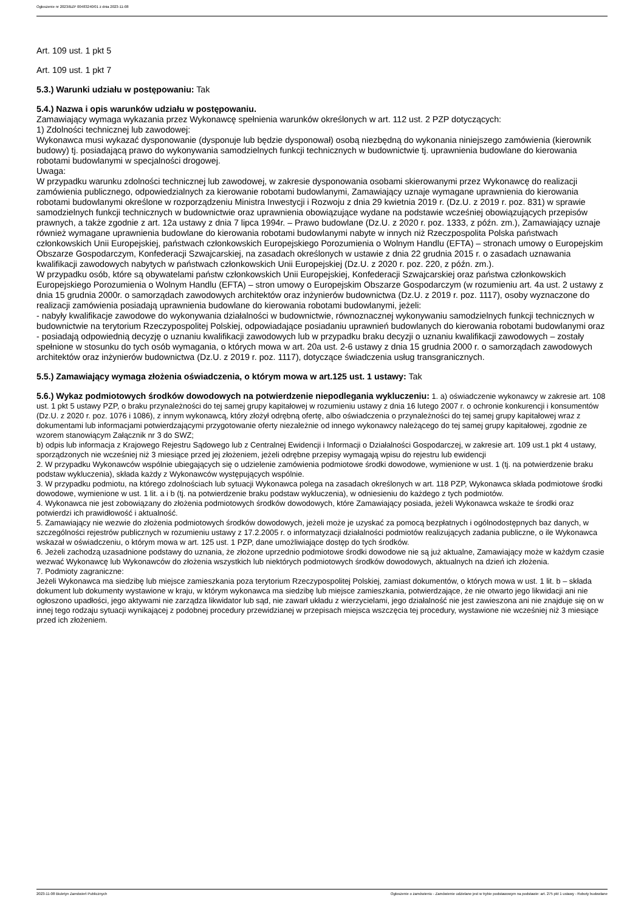Ogłoszenie nr 2023/BZP 00483240/01 z dnia 2023-11-08
Art. 109 ust. 1 pkt 5
Art. 109 ust. 1 pkt 7
5.3.) Warunki udziału w postępowaniu: Tak
5.4.) Nazwa i opis warunków udziału w postępowaniu.
Zamawiający wymaga wykazania przez Wykonawcę spełnienia warunków określonych w art. 112 ust. 2 PZP dotyczących:
1) Zdolności technicznej lub zawodowej:
Wykonawca musi wykazać dysponowanie (dysponuje lub będzie dysponował) osobą niezbędną do wykonania niniejszego zamówienia (kierownik budowy) tj. posiadającą prawo do wykonywania samodzielnych funkcji technicznych w budownictwie tj. uprawnienia budowlane do kierowania robotami budowlanymi w specjalności drogowej.
Uwaga:
W przypadku warunku zdolności technicznej lub zawodowej, w zakresie dysponowania osobami skierowanymi przez Wykonawcę do realizacji zamówienia publicznego, odpowiedzialnych za kierowanie robotami budowlanymi, Zamawiający uznaje wymagane uprawnienia do kierowania robotami budowlanymi określone w rozporządzeniu Ministra Inwestycji i Rozwoju z dnia 29 kwietnia 2019 r. (Dz.U. z 2019 r. poz. 831) w sprawie samodzielnych funkcji technicznych w budownictwie oraz uprawnienia obowiązujące wydane na podstawie wcześniej obowiązujących przepisów prawnych, a także zgodnie z art. 12a ustawy z dnia 7 lipca 1994r. – Prawo budowlane (Dz.U. z 2020 r. poz. 1333, z późn. zm.), Zamawiający uznaje również wymagane uprawnienia budowlane do kierowania robotami budowlanymi nabyte w innych niż Rzeczpospolita Polska państwach członkowskich Unii Europejskiej, państwach członkowskich Europejskiego Porozumienia o Wolnym Handlu (EFTA) – stronach umowy o Europejskim Obszarze Gospodarczym, Konfederacji Szwajcarskiej, na zasadach określonych w ustawie z dnia 22 grudnia 2015 r. o zasadach uznawania kwalifikacji zawodowych nabytych w państwach członkowskich Unii Europejskiej (Dz.U. z 2020 r. poz. 220, z późn. zm.).
W przypadku osób, które są obywatelami państw członkowskich Unii Europejskiej, Konfederacji Szwajcarskiej oraz państwa członkowskich Europejskiego Porozumienia o Wolnym Handlu (EFTA) – stron umowy o Europejskim Obszarze Gospodarczym (w rozumieniu art. 4a ust. 2 ustawy z dnia 15 grudnia 2000r. o samorządach zawodowych architektów oraz inżynierów budownictwa (Dz.U. z 2019 r. poz. 1117), osoby wyznaczone do realizacji zamówienia posiadają uprawnienia budowlane do kierowania robotami budowlanymi, jeżeli:
- nabyły kwalifikacje zawodowe do wykonywania działalności w budownictwie, równoznacznej wykonywaniu samodzielnych funkcji technicznych w budownictwie na terytorium Rzeczypospolitej Polskiej, odpowiadające posiadaniu uprawnień budowlanych do kierowania robotami budowlanymi oraz
- posiadają odpowiednią decyzję o uznaniu kwalifikacji zawodowych lub w przypadku braku decyzji o uznaniu kwalifikacji zawodowych – zostały spełnione w stosunku do tych osób wymagania, o których mowa w art. 20a ust. 2-6 ustawy z dnia 15 grudnia 2000 r. o samorządach zawodowych architektów oraz inżynierów budownictwa (Dz.U. z 2019 r. poz. 1117), dotyczące świadczenia usług transgranicznych.
5.5.) Zamawiający wymaga złożenia oświadczenia, o którym mowa w art.125 ust. 1 ustawy: Tak
5.6.) Wykaz podmiotowych środków dowodowych na potwierdzenie niepodlegania wykluczeniu: 1. a) oświadczenie wykonawcy w zakresie art. 108 ust. 1 pkt 5 ustawy PZP, o braku przynależności do tej samej grupy kapitałowej w rozumieniu ustawy z dnia 16 lutego 2007 r. o ochronie konkurencji i konsumentów (Dz.U. z 2020 r. poz. 1076 i 1086), z innym wykonawcą, który złożył odrębną ofertę, albo oświadczenia o przynależności do tej samej grupy kapitałowej wraz z dokumentami lub informacjami potwierdzającymi przygotowanie oferty niezależnie od innego wykonawcy należącego do tej samej grupy kapitałowej, zgodnie ze wzorem stanowiącym Załącznik nr 3 do SWZ;
b) odpis lub informacja z Krajowego Rejestru Sądowego lub z Centralnej Ewidencji i Informacji o Działalności Gospodarczej, w zakresie art. 109 ust.1 pkt 4 ustawy, sporządzonych nie wcześniej niż 3 miesiące przed jej złożeniem, jeżeli odrębne przepisy wymagają wpisu do rejestru lub ewidencji
2. W przypadku Wykonawców wspólnie ubiegających się o udzielenie zamówienia podmiotowe środki dowodowe, wymienione w ust. 1 (tj. na potwierdzenie braku podstaw wykluczenia), składa każdy z Wykonawców występujących wspólnie.
3. W przypadku podmiotu, na którego zdolnościach lub sytuacji Wykonawca polega na zasadach określonych w art. 118 PZP, Wykonawca składa podmiotowe środki dowodowe, wymienione w ust. 1 lit. a i b (tj. na potwierdzenie braku podstaw wykluczenia), w odniesieniu do każdego z tych podmiotów.
4. Wykonawca nie jest zobowiązany do złożenia podmiotowych środków dowodowych, które Zamawiający posiada, jeżeli Wykonawca wskaże te środki oraz potwierdzi ich prawidłowość i aktualność.
5. Zamawiający nie wezwie do złożenia podmiotowych środków dowodowych, jeżeli może je uzyskać za pomocą bezpłatnych i ogólnodostępnych baz danych, w szczególności rejestrów publicznych w rozumieniu ustawy z 17.2.2005 r. o informatyzacji działalności podmiotów realizujących zadania publiczne, o ile Wykonawca wskazał w oświadczeniu, o którym mowa w art. 125 ust. 1 PZP, dane umożliwiające dostęp do tych środków.
6. Jeżeli zachodzą uzasadnione podstawy do uznania, że złożone uprzednio podmiotowe środki dowodowe nie są już aktualne, Zamawiający może w każdym czasie wezwać Wykonawcę lub Wykonawców do złożenia wszystkich lub niektórych podmiotowych środków dowodowych, aktualnych na dzień ich złożenia.
7. Podmioty zagraniczne:
Jeżeli Wykonawca ma siedzibę lub miejsce zamieszkania poza terytorium Rzeczypospolitej Polskiej, zamiast dokumentów, o których mowa w ust. 1 lit. b – składa dokument lub dokumenty wystawione w kraju, w którym wykonawca ma siedzibę lub miejsce zamieszkania, potwierdzające, że nie otwarto jego likwidacji ani nie ogłoszono upadłości, jego aktywami nie zarządza likwidator lub sąd, nie zawarł układu z wierzycielami, jego działalność nie jest zawieszona ani nie znajduje się on w innej tego rodzaju sytuacji wynikającej z podobnej procedury przewidzianej w przepisach miejsca wszczęcia tej procedury, wystawione nie wcześniej niż 3 miesiące przed ich złożeniem.
2023-11-08 Biuletyn Zamówień Publicznych Ogłoszenie o zamówieniu - Zamówienie udzielane jest w trybie podstawowym na podstawie: art. 275 pkt 1 ustawy - Roboty budowlane